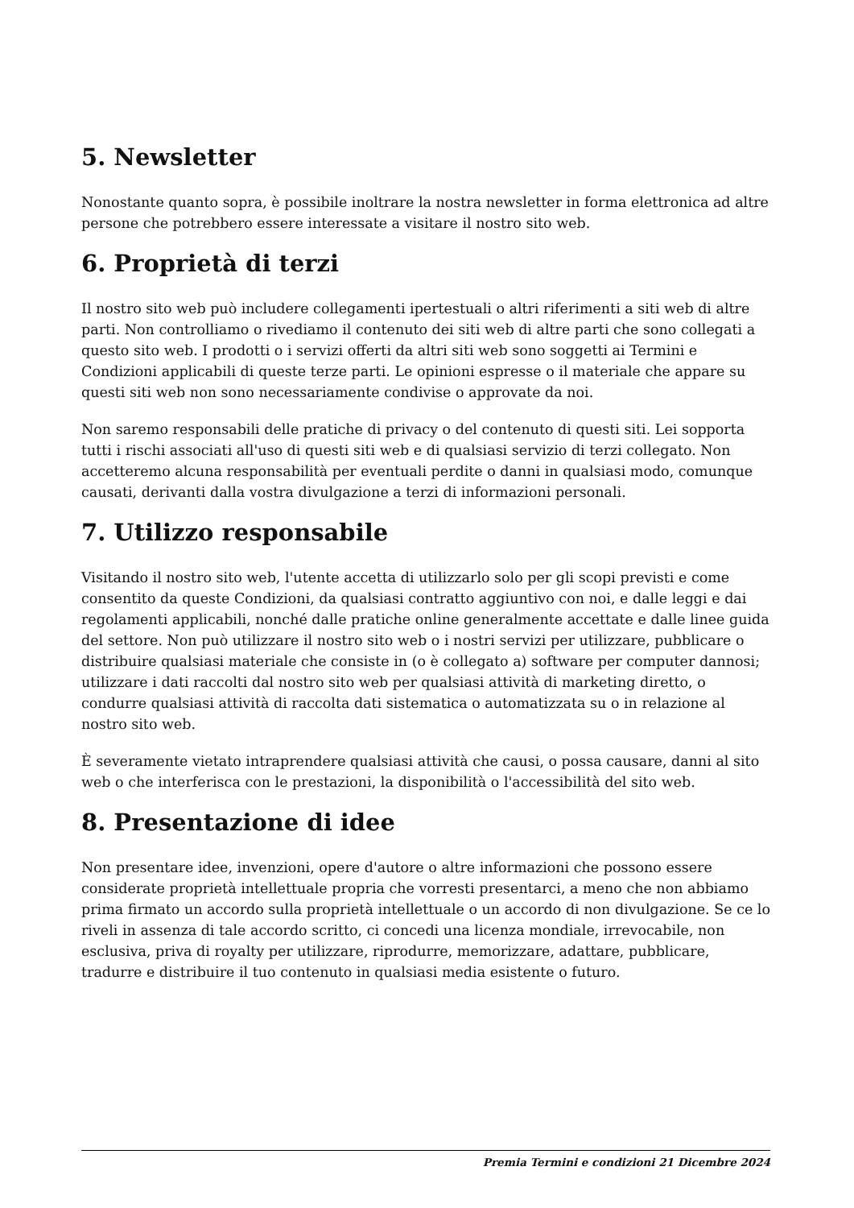5. Newsletter
Nonostante quanto sopra, è possibile inoltrare la nostra newsletter in forma elettronica ad altre persone che potrebbero essere interessate a visitare il nostro sito web.
6. Proprietà di terzi
Il nostro sito web può includere collegamenti ipertestuali o altri riferimenti a siti web di altre parti. Non controlliamo o rivediamo il contenuto dei siti web di altre parti che sono collegati a questo sito web. I prodotti o i servizi offerti da altri siti web sono soggetti ai Termini e Condizioni applicabili di queste terze parti. Le opinioni espresse o il materiale che appare su questi siti web non sono necessariamente condivise o approvate da noi.
Non saremo responsabili delle pratiche di privacy o del contenuto di questi siti. Lei sopporta tutti i rischi associati all'uso di questi siti web e di qualsiasi servizio di terzi collegato. Non accetteremo alcuna responsabilità per eventuali perdite o danni in qualsiasi modo, comunque causati, derivanti dalla vostra divulgazione a terzi di informazioni personali.
7. Utilizzo responsabile
Visitando il nostro sito web, l'utente accetta di utilizzarlo solo per gli scopi previsti e come consentito da queste Condizioni, da qualsiasi contratto aggiuntivo con noi, e dalle leggi e dai regolamenti applicabili, nonché dalle pratiche online generalmente accettate e dalle linee guida del settore. Non può utilizzare il nostro sito web o i nostri servizi per utilizzare, pubblicare o distribuire qualsiasi materiale che consiste in (o è collegato a) software per computer dannosi; utilizzare i dati raccolti dal nostro sito web per qualsiasi attività di marketing diretto, o condurre qualsiasi attività di raccolta dati sistematica o automatizzata su o in relazione al nostro sito web.
È severamente vietato intraprendere qualsiasi attività che causi, o possa causare, danni al sito web o che interferisca con le prestazioni, la disponibilità o l'accessibilità del sito web.
8. Presentazione di idee
Non presentare idee, invenzioni, opere d'autore o altre informazioni che possono essere considerate proprietà intellettuale propria che vorresti presentarci, a meno che non abbiamo prima firmato un accordo sulla proprietà intellettuale o un accordo di non divulgazione. Se ce lo riveli in assenza di tale accordo scritto, ci concedi una licenza mondiale, irrevocabile, non esclusiva, priva di royalty per utilizzare, riprodurre, memorizzare, adattare, pubblicare, tradurre e distribuire il tuo contenuto in qualsiasi media esistente o futuro.
Premia Termini e condizioni 21 Dicembre 2024